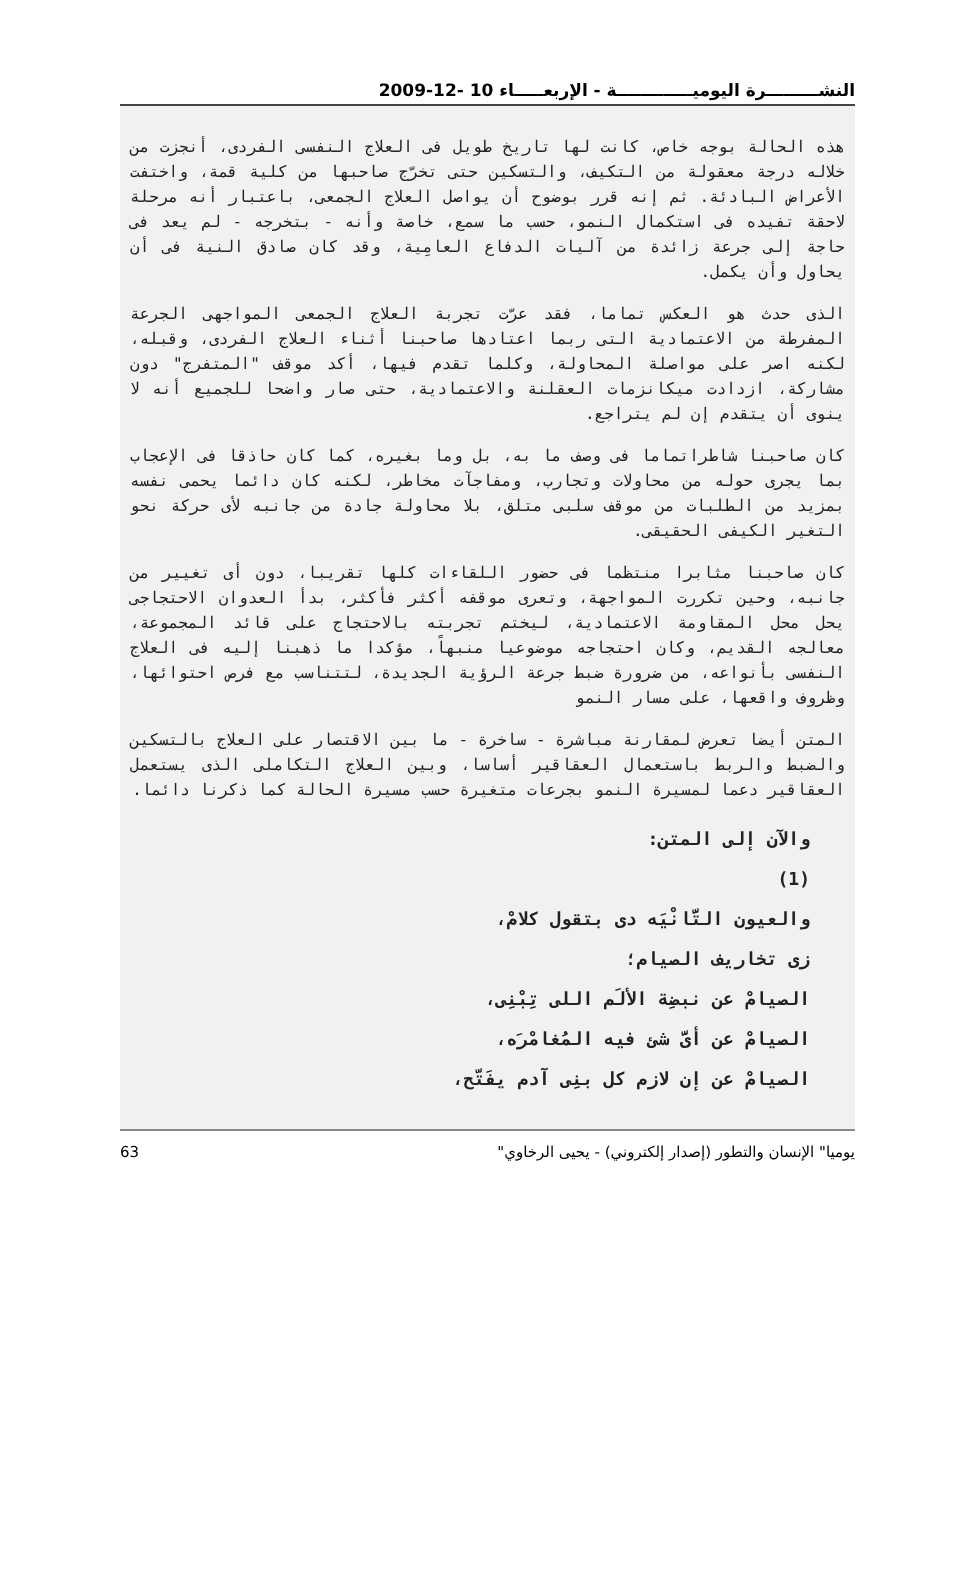النشـــــــــرة اليوميـــــــــــــة - الإربعـــــاء 10 -12-2009
هذه الحالة بوجه خاص، كانت لها تاريخ طويل فى العلاج النفسى الفردى، أنجزت من خلاله درجة معقولة من التكيف، والتسكين حتى تخرّج صاحبها من كلية قمة، واختفت الأعراض البادئة. ثم إنه قرر بوضوح أن يواصل العلاج الجمعى، باعتبار أنه مرحلة لاحقة تفيده فى استكمال النمو، حسب ما سمع، خاصة وأنه - بتخرجه - لم يعد فى حاجة إلى جرعة زائدة من آليات الدفاع العامِية، وقد كان صادق النية فى أن يحاول وأن يكمل.
الذى حدث هو العكس تماما، فقد عرّت تجربة العلاج الجمعى المواجهى الجرعة المفرطة من الاعتمادية التى ربما اعتادها صاحبنا أثناء العلاج الفردى، وقبله، لكنه اصر على مواصلة المحاولة، وكلما تقدم فيها، أكد موقف "المتفرج" دون مشاركة، ازدادت ميكانزمات العقلنة والاعتمادية، حتى صار واضحا للجميع أنه لا ينوى أن يتقدم إن لم يتراجع.
كان صاحبنا شاطراتماما فى وصف ما به، بل وما بغيره، كما كان حاذقا فى الإعجاب بما يجرى حوله من محاولات وتجارب، ومفاجآت مخاطر، لكنه كان دائما يحمى نفسه بمزيد من الطلبات من موقف سلبى متلق، بلا محاولة جادة من جانبه لأى حركة نحو التغير الكيفى الحقيقى.
كان صاحبنا مثابرا منتظما فى حضور اللقاءات كلها تقريبا، دون أى تغيير من جانبه، وحين تكررت المواجهة، وتعرى موقفه أكثر فأكثر، بدأ العدوان الاحتجاجى يحل محل المقاومة الاعتمادية، ليختم تجربته بالاحتجاج على قائد المجموعة، معالجه القديم، وكان احتجاجه موضوعيا منبهاً، مؤكدا ما ذهبنا إليه فى العلاج النفسى بأنواعه، من ضرورة ضبط جرعة الرؤية الجديدة، لتتناسب مع فرص احتوائها، وظروف واقعها، على مسار النمو
المتن أيضا تعرض لمقارنة مباشرة - ساخرة - ما بين الاقتصار على العلاج بالتسكين والضبط والربط باستعمال العقاقير أساسا، وبين العلاج التكاملى الذى يستعمل العقاقير دعما لمسيرة النمو بجرعات متغيرة حسب مسيرة الحالة كما ذكرنا دائما.
والآن إلى المتن:
(1)
والعيون التَّانْيَه دى بتقول كلامْ،
زى تخاريف الصيام؛
الصيامْ عن نبضِة الألَم اللى تِبْنِى،
الصيامْ عن أىَّ شئ فيه المُغامْرَه،
الصيامْ عن إن لازم كل بنِى آدم يفَتّح،
63 "يوميا" الإنسان والتطور (إصدار إلكتروني) - يحيى الرخاوي